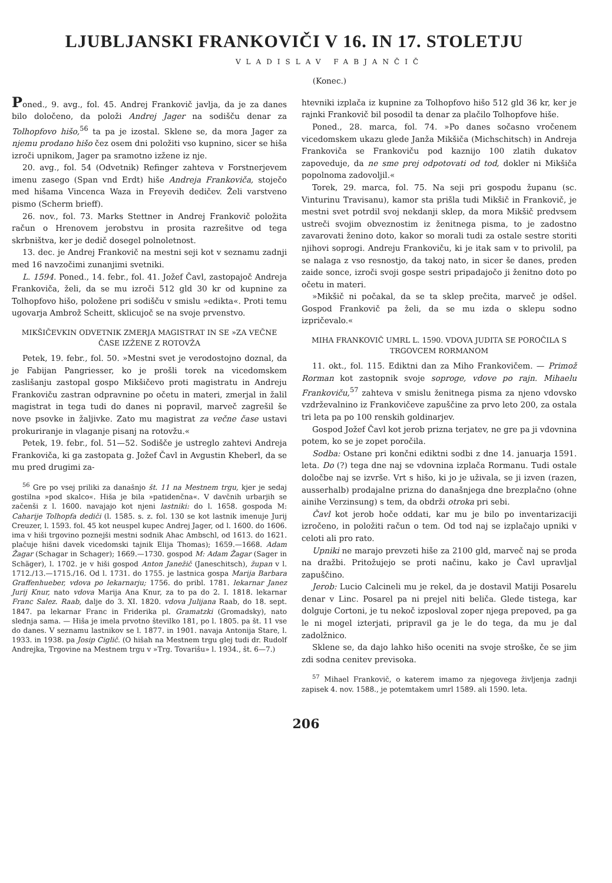LJUBLJANSKI FRANKOVIČI V 16. IN 17. STOLETJU
VLADISLAV FABJANČIČ
(Konec.)
Poned., 9. avg., fol. 45. Andrej Frankovič javlja, da je za danes bilo določeno, da položi Andrej Jager na sodišču denar za Tolhopfovo hišo,<sup>56</sup> ta pa je izostal. Sklene se, da mora Jager za njemu prodano hišo čez osem dni položiti vso kupnino, sicer se hiša izroči upnikom, Jager pa sramotno izžene iz nje.
20. avg., fol. 54 (Odvetnik) Refinger zahteva v Forstnerjevem imenu zasego (Span vnd Erdt) hiše Andreja Frankoviča, stoječo med hišama Vincenca Waza in Freyevih dedičev. Želi varstveno pismo (Scherm brieff).
26. nov., fol. 73. Marks Stettner in Andrej Frankovič položita račun o Hrenovem jerobstvu in prosita razrešitve od tega skrbništva, ker je dedič dosegel polnoletnost.
13. dec. je Andrej Frankovič na mestni seji kot v seznamu zadnji med 16 navzočimi zunanjimi svetniki.
L. 1594. Poned., 14. febr., fol. 41. Jožef Čavl, zastopajoč Andreja Frankoviča, želi, da se mu izroči 512 gld 30 kr od kupnine za Tolhopfovo hišo, položene pri sodišču v smislu »edikta«. Proti temu ugovarja Ambrož Scheitt, sklicujoč se na svoje prvenstvo.
MIKŠIČEVKIN ODVETNIK ZMERJA MAGISTRAT IN SE »ZA VEČNE ČASE IZŽENE Z ROTOVŽA
Petek, 19. febr., fol. 50. »Mestni svet je verodostojno doznal, da je Fabijan Pangriesser, ko je prošli torek na vicedomskem zaslišanju zastopal gospo Mikšičevo proti magistratu in Andreju Frankoviču zastran odpravnine po očetu in materi, zmerjal in žalil magistrat in tega tudi do danes ni popravil, marveč zagrešil še nove psovke in žaljivke. Zato mu magistrat za večne čase ustavi prokuriranje in vlaganje pisanj na rotovžu.«
Petek, 19. febr., fol. 51—52. Sodišče je ustreglo zahtevi Andreja Frankoviča, ki ga zastopata g. Jožef Čavl in Avgustin Kheberl, da se mu pred drugimi za-
<sup>56</sup> Gre po vsej priliki za današnjo št. 11 na Mestnem trgu, kjer je sedaj gostilna »pod skalco«. Hiša je bila »patidenčna«. V davčnih urbarjih se začenši z l. 1600. navajajo kot njeni lastniki: do l. 1658. gospoda M: Caharije Tolhopfa dediči (l. 1585. s. z. fol. 130 se kot lastnik imenuje Jurij Creuzer, l. 1593. fol. 45 kot neuspel kupec Andrej Jager, od l. 1600. do 1606. ima v hiši trgovino poznejši mestni sodnik Ahac Ambschl, od 1613. do 1621. plačuje hišni davek vicedomski tajnik Elija Thomas); 1659.—1668. Adam Žagar (Schagar in Schager); 1669.—1730. gospod M: Adam Žagar (Sager in Schäger), l. 1702. je v hiši gospod Anton Janežič (Janeschitsch), župan v l. 1712./13.—1715./16. Od l. 1731. do 1755. je lastnica gospa Marija Barbara Graffenhueber, vdova po lekarnarju; 1756. do pribl. 1781. lekarnar Janez Jurij Knur, nato vdova Marija Ana Knur, za to pa do 2. I. 1818. lekarnar Franc Salez. Raab, dalje do 3. XI. 1820. vdova Julijana Raab, do 18. sept. 1847. pa lekarnar Franc in Friderika pl. Gramatzki (Gromadsky), nato slednja sama. — Hiša je imela prvotno številko 181, po l. 1805. pa št. 11 vse do danes. V seznamu lastnikov se l. 1877. in 1901. navaja Antonija Stare, l. 1933. in 1938. pa Josip Ciglič. (O hišah na Mestnem trgu glej tudi dr. Rudolf Andrejka, Trgovine na Mestnem trgu v »Trg. Tovarišu» l. 1934., št. 6—7.)
htevniki izplača iz kupnine za Tolhopfovo hišo 512 gld 36 kr, ker je rajnki Frankovič bil posodil ta denar za plačilo Tolhopfove hiše.
Poned., 28. marca, fol. 74. »Po danes sočasno vročenem vicedomskem ukazu glede Janža Mikšiča (Michschitsch) in Andreja Frankoviča se Frankoviču pod kaznijo 100 zlatih dukatov zapoveduje, da ne sme prej odpotovati od tod, dokler ni Mikšiča popolnoma zadovoljil.«
Torek, 29. marca, fol. 75. Na seji pri gospodu županu (sc. Vinturinu Travisanu), kamor sta prišla tudi Mikšič in Frankovič, je mestni svet potrdil svoj nekdanji sklep, da mora Mikšič predvsem ustreči svojim obveznostim iz ženitnega pisma, to je zadostno zavarovati ženino doto, kakor so morali tudi za ostale sestre storiti njihovi soprogi. Andreju Frankoviču, ki je itak sam v to privolil, pa se nalaga z vso resnostjo, da takoj nato, in sicer še danes, preden zaide sonce, izroči svoji gospe sestri pripadajočo ji ženitno doto po očetu in materi.
»Mikšič ni počakal, da se ta sklep prečita, marveč je odšel. Gospod Frankovič pa želi, da se mu izda o sklepu sodno izpričevalo.«
MIHA FRANKOVIČ UMRL L. 1590. VDOVA JUDITA SE POROČILA S TRGOVCEM RORMANOM
11. okt., fol. 115. Ediktni dan za Miho Frankovičem. — Primož Rorman kot zastopnik svoje soproge, vdove po rajn. Mihaelu Frankoviču,<sup>57</sup> zahteva v smislu ženitnega pisma za njeno vdovsko vzdrževalnino iz Frankovičeve zapuščine za prvo leto 200, za ostala tri leta pa po 100 renskih goldinarjev.
Gospod Jožef Čavl kot jerob prizna terjatev, ne gre pa ji vdovnina potem, ko se je zopet poročila.
Sodba: Ostane pri končni ediktni sodbi z dne 14. januarja 1591. leta. Do (?) tega dne naj se vdovnina izplača Rormanu. Tudi ostale določbe naj se izvrše. Vrt s hišo, ki jo je uživala, se ji izven (razen, ausserhalb) prodajalne prizna do današnjega dne brezplačno (ohne ainihe Verzinsung) s tem, da obdrži otroka pri sebi.
Čavl kot jerob hoče oddati, kar mu je bilo po inventarizaciji izročeno, in položiti račun o tem. Od tod naj se izplačajo upniki v celoti ali pro rato.
Upniki ne marajo prevzeti hiše za 2100 gld, marveč naj se proda na dražbi. Pritožujejo se proti načinu, kako je Čavl upravljal zapuščino.
Jerob: Lucio Calcineli mu je rekel, da je dostavil Matiji Posarelu denar v Linc. Posarel pa ni prejel niti beliča. Glede tistega, kar dolguje Cortoni, je tu nekoč izposloval zoper njega prepoved, pa ga le ni mogel izterjati, pripravil ga je le do tega, da mu je dal zadolžnico.
Sklene se, da dajo lahko hišo oceniti na svoje stroške, če se jim zdi sodna cenitev previsoka.
<sup>57</sup> Mihael Frankovič, o katerem imamo za njegovega življenja zadnji zapisek 4. nov. 1588., je potemtakem umrl 1589. ali 1590. leta.
206